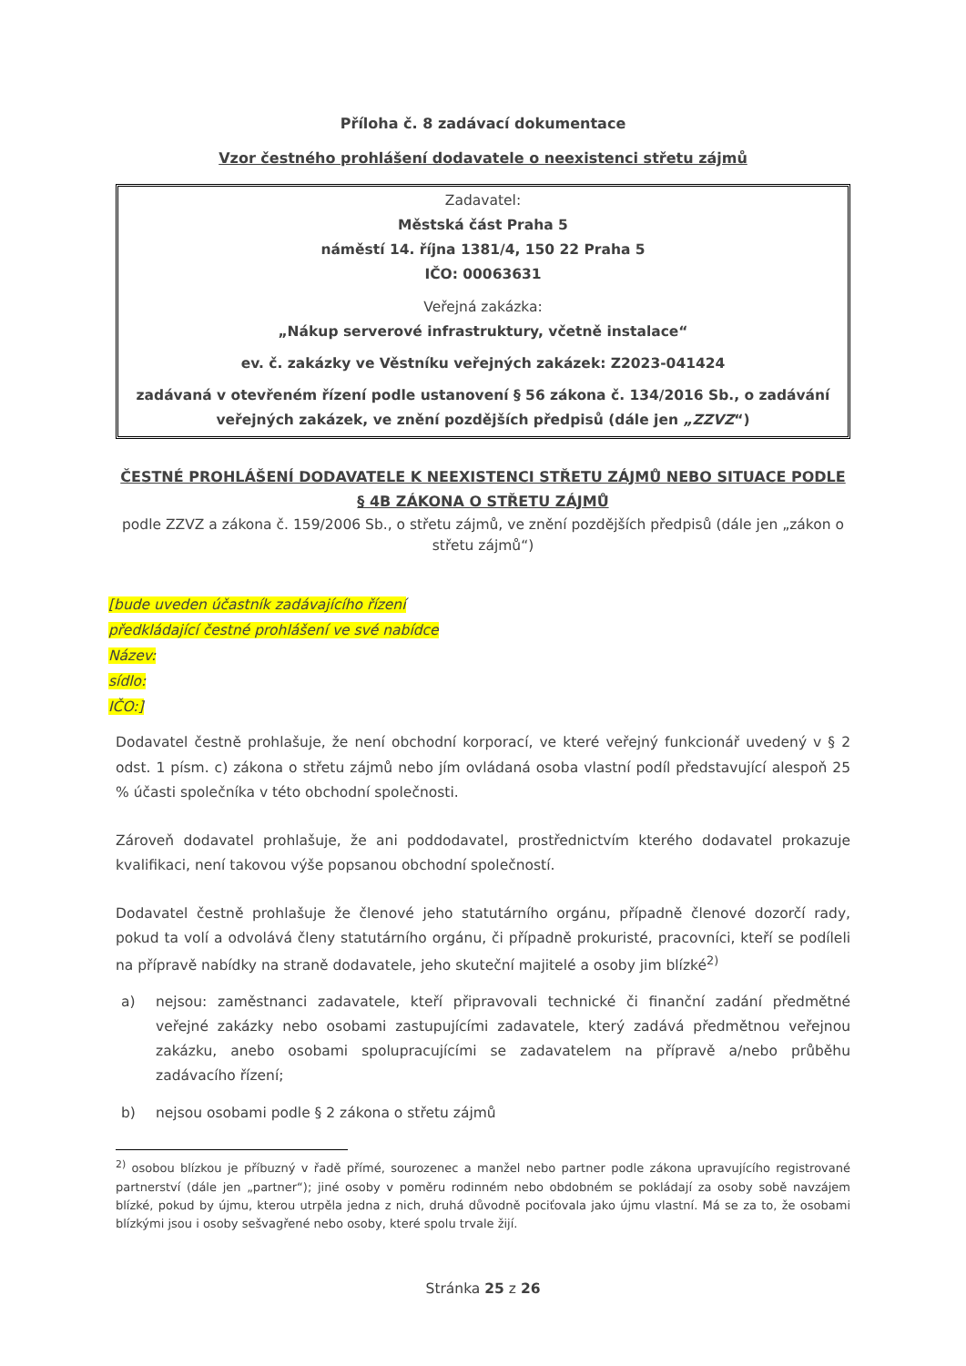Příloha č. 8 zadávací dokumentace
Vzor čestného prohlášení dodavatele o neexistenci střetu zájmů
Zadavatel:
Městská část Praha 5
náměstí 14. října 1381/4, 150 22 Praha 5
IČO: 00063631
Veřejná zakázka:
„Nákup serverové infrastruktury, včetně instalace“
ev. č. zakázky ve Věstníku veřejných zakázek: Z2023-041424
zadávaná v otevřeném řízení podle ustanovení § 56 zákona č. 134/2016 Sb., o zadávání veřejných zakázek, ve znění pozdějších předpisů (dále jen „ZZVZ“)
ČESTNÉ PROHLÁŠENÍ DODAVATELE K NEEXISTENCI STŘETU ZÁJMŮ NEBO SITUACE PODLE § 4B ZÁKONA O STŘETU ZÁJMŮ
podle ZZVZ a zákona č. 159/2006 Sb., o střetu zájmů, ve znění pozdějších předpisů (dále jen „zákon o střetu zájmů“)
[bude uveden účastník zadávajícího řízení
předkládající čestné prohlášení ve své nabídce
Název:
sídlo:
IČO:]
Dodavatel čestně prohlašuje, že není obchodní korporací, ve které veřejný funkcionář uvedený v § 2 odst. 1 písm. c) zákona o střetu zájmů nebo jím ovládaná osoba vlastní podíl představující alespoň 25 % účasti společníka v této obchodní společnosti.
Zároveň dodavatel prohlašuje, že ani poddodavatel, prostřednictvím kterého dodavatel prokazuje kvalifikaci, není takovou výše popsanou obchodní společností.
Dodavatel čestně prohlašuje že členové jeho statutárního orgánu, případně členové dozorčí rady, pokud ta volí a odvolává členy statutárního orgánu, či případně prokuristé, pracovníci, kteří se podíleli na přípravě nabídky na straně dodavatele, jeho skuteční majitelé a osoby jim blízké<sup>2)</sup>
a) nejsou: zaměstnanci zadavatele, kteří připravovali technické či finanční zadání předmětné veřejné zakázky nebo osobami zastupujícími zadavatele, který zadává předmětnou veřejnou zakázku, anebo osobami spolupracujícími se zadavatelem na přípravě a/nebo průběhu zadávacího řízení;
b) nejsou osobami podle § 2 zákona o střetu zájmů
<sup>2)</sup> osobou blízkou je příbuzný v řadě přímé, sourozenec a manžel nebo partner podle zákona upravujícího registrované partnerství (dále jen „partner“); jiné osoby v poměru rodinném nebo obdobném se pokládají za osoby sobě navzájem blízké, pokud by újmu, kterou utrpěla jedna z nich, druhá důvodně pociťovala jako újmu vlastní. Má se za to, že osobami blízkými jsou i osoby sešvagřené nebo osoby, které spolu trvale žijí.
Stránka 25 z 26